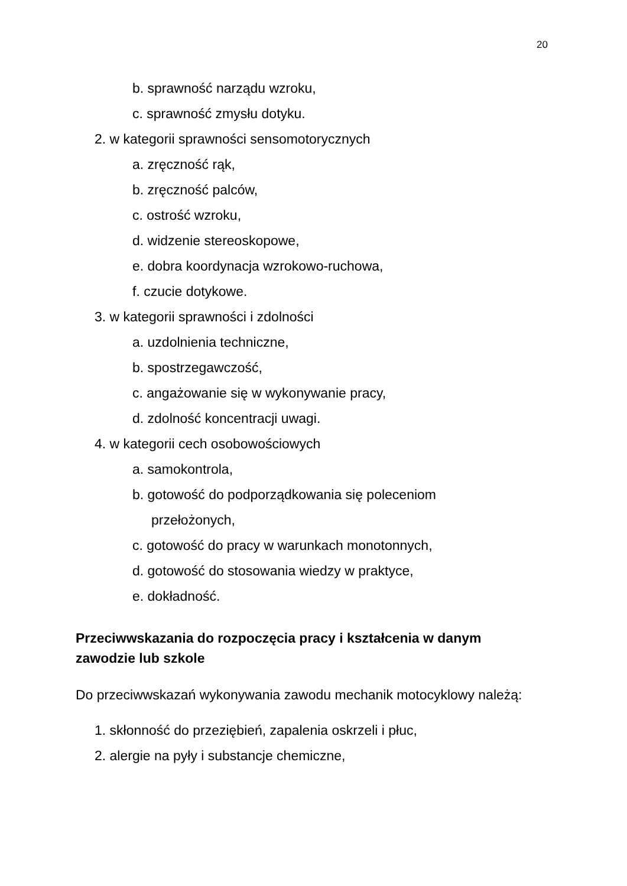20
b. sprawność narządu wzroku,
c. sprawność zmysłu dotyku.
2. w kategorii sprawności sensomotorycznych
a. zręczność rąk,
b. zręczność palców,
c. ostrość wzroku,
d. widzenie stereoskopowe,
e. dobra koordynacja wzrokowo-ruchowa,
f. czucie dotykowe.
3. w kategorii sprawności i zdolności
a. uzdolnienia techniczne,
b. spostrzegawczość,
c. angażowanie się w wykonywanie pracy,
d. zdolność koncentracji uwagi.
4. w kategorii cech osobowościowych
a. samokontrola,
b. gotowość do podporządkowania się poleceniom
przełożonych,
c. gotowość do pracy w warunkach monotonnych,
d. gotowość do stosowania wiedzy w praktyce,
e. dokładność.
Przeciwwskazania do rozpoczęcia pracy i kształcenia w danym zawodzie lub szkole
Do przeciwwskazań wykonywania zawodu mechanik motocyklowy należą:
1. skłonność do przeziębień, zapalenia oskrzeli i płuc,
2. alergie na pyły i substancje chemiczne,